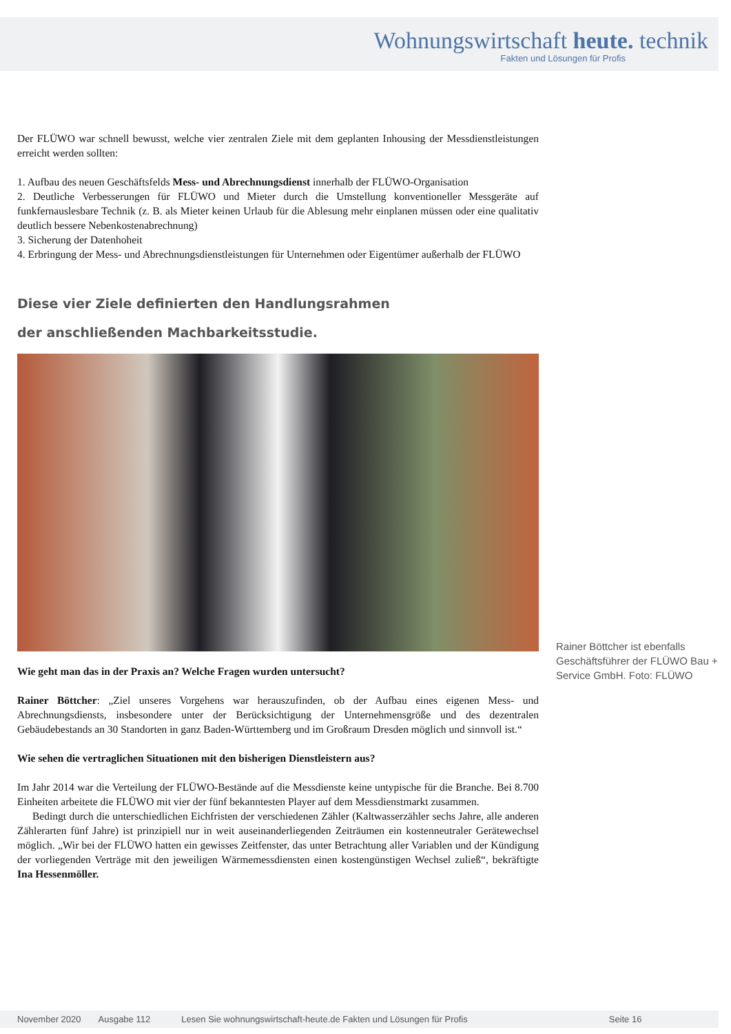Wohnungswirtschaft heute. technik
Fakten und Lösungen für Profis
Der FLÜWO war schnell bewusst, welche vier zentralen Ziele mit dem geplanten Inhousing der Messdienstleistungen erreicht werden sollten:
1. Aufbau des neuen Geschäftsfelds Mess- und Abrechnungsdienst innerhalb der FLÜWO-Organisation
2. Deutliche Verbesserungen für FLÜWO und Mieter durch die Umstellung konventioneller Messgeräte auf funkfernauslesbare Technik (z. B. als Mieter keinen Urlaub für die Ablesung mehr einplanen müssen oder eine qualitativ deutlich bessere Nebenkostenabrechnung)
3. Sicherung der Datenhoheit
4. Erbringung der Mess- und Abrechnungsdienstleistungen für Unternehmen oder Eigentümer außerhalb der FLÜWO
Diese vier Ziele definierten den Handlungsrahmen
der anschließenden Machbarkeitsstudie.
Wie geht man das in der Praxis an? Welche Fragen wurden untersucht?
Rainer Böttcher: „Ziel unseres Vorgehens war herauszufinden, ob der Aufbau eines eigenen Mess- und Abrechnungsdiensts, insbesondere unter der Berücksichtigung der Unternehmensgröße und des dezentralen Gebäudebestands an 30 Standorten in ganz Baden-Württemberg und im Großraum Dresden möglich und sinnvoll ist.“
Wie sehen die vertraglichen Situationen mit den bisherigen Dienstleistern aus?
Im Jahr 2014 war die Verteilung der FLÜWO-Bestände auf die Messdienste keine untypische für die Branche. Bei 8.700 Einheiten arbeitete die FLÜWO mit vier der fünf bekanntesten Player auf dem Messdienstmarkt zusammen.
Bedingt durch die unterschiedlichen Eichfristen der verschiedenen Zähler (Kaltwasserzähler sechs Jahre, alle anderen Zählerarten fünf Jahre) ist prinzipiell nur in weit auseinanderliegenden Zeiträumen ein kostenneutraler Gerätewechsel möglich. „Wir bei der FLÜWO hatten ein gewisses Zeitfenster, das unter Betrachtung aller Variablen und der Kündigung der vorliegenden Verträge mit den jeweiligen Wärmemessdiensten einen kostengünstigen Wechsel zuließ“, bekräftigte Ina Hessenmöller.
Rainer Böttcher ist ebenfalls Geschäftsführer der FLÜWO Bau + Service GmbH. Foto: FLÜWO
November 2020 Ausgabe 112 Lesen Sie wohnungswirtschaft-heute.de Fakten und Lösungen für Profis Seite 16